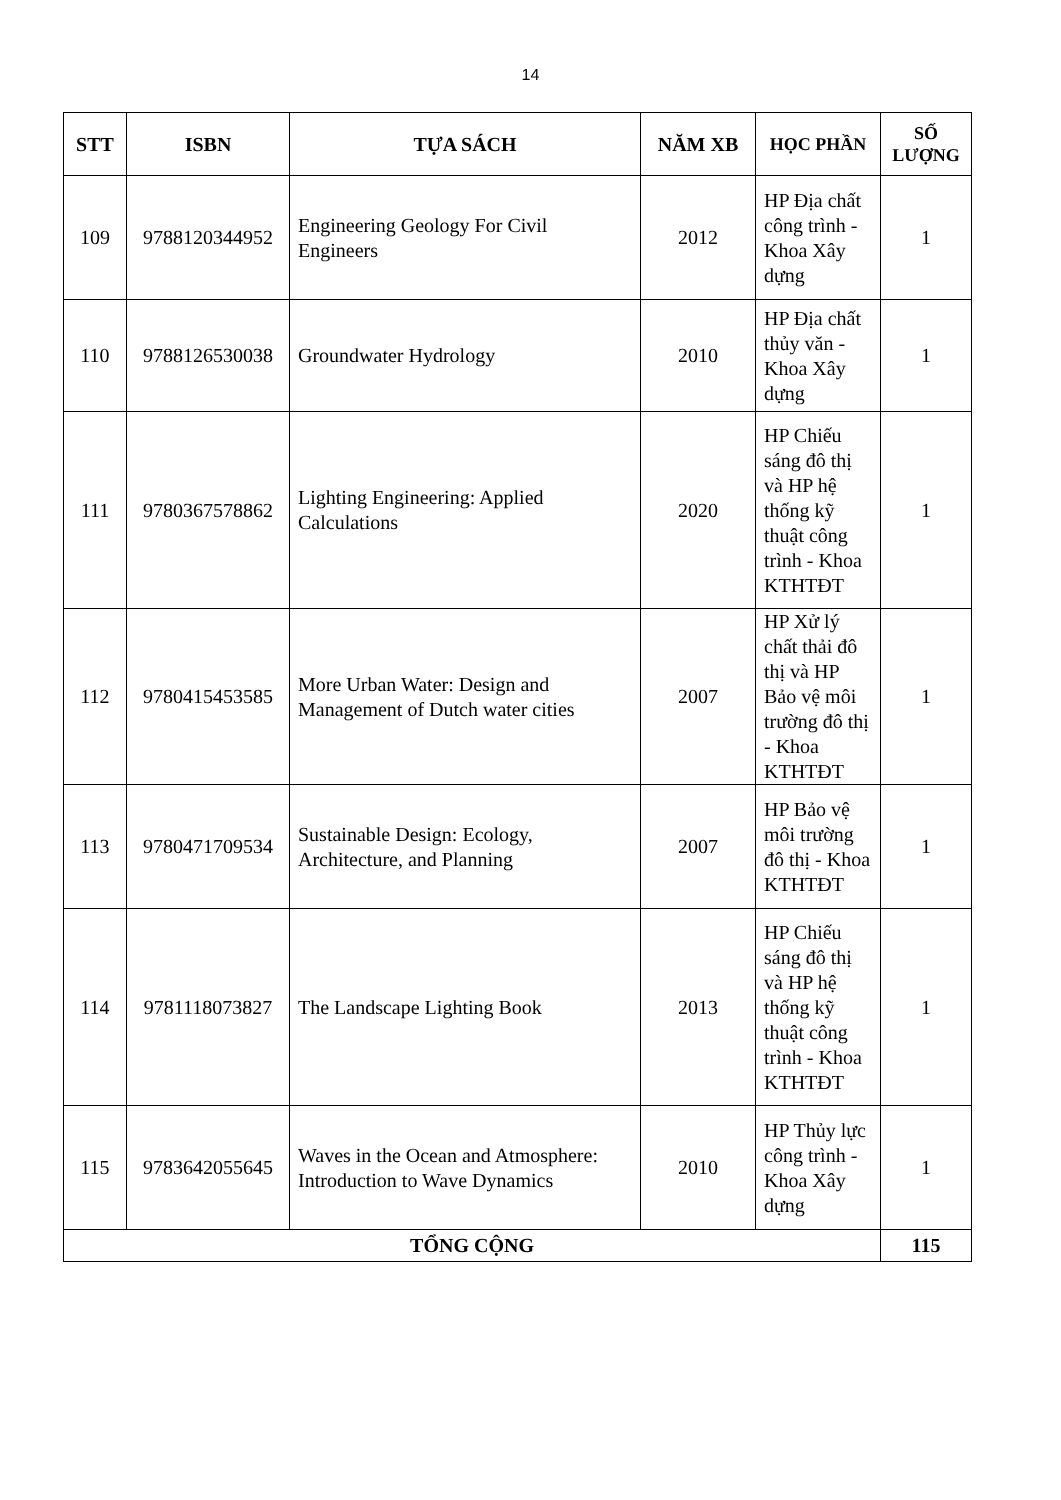14
| STT | ISBN | TỰA SÁCH | NĂM XB | HỌC PHẦN | SỐ LƯỢNG |
| --- | --- | --- | --- | --- | --- |
| 109 | 9788120344952 | Engineering Geology For Civil Engineers | 2012 | HP Địa chất công trình - Khoa Xây dựng | 1 |
| 110 | 9788126530038 | Groundwater Hydrology | 2010 | HP Địa chất thủy văn - Khoa Xây dựng | 1 |
| 111 | 9780367578862 | Lighting Engineering: Applied Calculations | 2020 | HP Chiếu sáng đô thị và HP hệ thống kỹ thuật công trình - Khoa KTHTĐT | 1 |
| 112 | 9780415453585 | More Urban Water: Design and Management of Dutch water cities | 2007 | HP Xử lý chất thải đô thị và HP Bảo vệ môi trường đô thị - Khoa KTHTĐT | 1 |
| 113 | 9780471709534 | Sustainable Design: Ecology, Architecture, and Planning | 2007 | HP Bảo vệ môi trường đô thị - Khoa KTHTĐT | 1 |
| 114 | 9781118073827 | The Landscape Lighting Book | 2013 | HP Chiếu sáng đô thị và HP hệ thống kỹ thuật công trình - Khoa KTHTĐT | 1 |
| 115 | 9783642055645 | Waves in the Ocean and Atmosphere: Introduction to Wave Dynamics | 2010 | HP Thủy lực công trình - Khoa Xây dựng | 1 |
| TỔNG CỘNG | | | | | 115 |